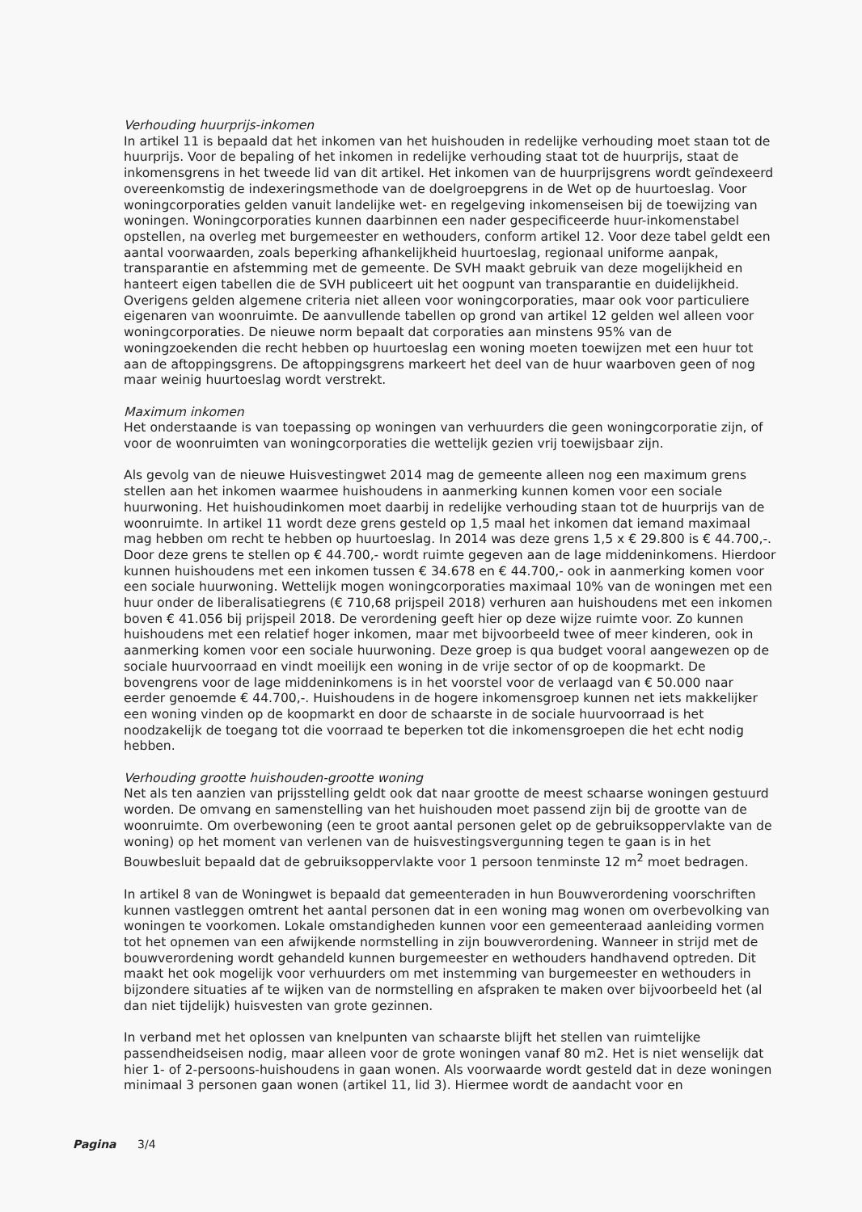Verhouding huurprijs-inkomen
In artikel 11 is bepaald dat het inkomen van het huishouden in redelijke verhouding moet staan tot de huurprijs. Voor de bepaling of het inkomen in redelijke verhouding staat tot de huurprijs, staat de inkomensgrens in het tweede lid van dit artikel. Het inkomen van de huurprijsgrens wordt geïndexeerd overeenkomstig de indexeringsmethode van de doelgroepgrens in de Wet op de huurtoeslag. Voor woningcorporaties gelden vanuit landelijke wet- en regelgeving inkomenseisen bij de toewijzing van woningen. Woningcorporaties kunnen daarbinnen een nader gespecificeerde huur-inkomenstabel opstellen, na overleg met burgemeester en wethouders, conform artikel 12. Voor deze tabel geldt een aantal voorwaarden, zoals beperking afhankelijkheid huurtoeslag, regionaal uniforme aanpak, transparantie en afstemming met de gemeente. De SVH maakt gebruik van deze mogelijkheid en hanteert eigen tabellen die de SVH publiceert uit het oogpunt van transparantie en duidelijkheid. Overigens gelden algemene criteria niet alleen voor woningcorporaties, maar ook voor particuliere eigenaren van woonruimte. De aanvullende tabellen op grond van artikel 12 gelden wel alleen voor woningcorporaties. De nieuwe norm bepaalt dat corporaties aan minstens 95% van de woningzoekenden die recht hebben op huurtoeslag een woning moeten toewijzen met een huur tot aan de aftoppingsgrens. De aftoppingsgrens markeert het deel van de huur waarboven geen of nog maar weinig huurtoeslag wordt verstrekt.
Maximum inkomen
Het onderstaande is van toepassing op woningen van verhuurders die geen woningcorporatie zijn, of voor de woonruimten van woningcorporaties die wettelijk gezien vrij toewijsbaar zijn.
Als gevolg van de nieuwe Huisvestingwet 2014 mag de gemeente alleen nog een maximum grens stellen aan het inkomen waarmee huishoudens in aanmerking kunnen komen voor een sociale huurwoning. Het huishoudinkomen moet daarbij in redelijke verhouding staan tot de huurprijs van de woonruimte. In artikel 11 wordt deze grens gesteld op 1,5 maal het inkomen dat iemand maximaal mag hebben om recht te hebben op huurtoeslag. In 2014 was deze grens 1,5 x € 29.800 is € 44.700,-. Door deze grens te stellen op € 44.700,- wordt ruimte gegeven aan de lage middeninkomens. Hierdoor kunnen huishoudens met een inkomen tussen € 34.678 en € 44.700,- ook in aanmerking komen voor een sociale huurwoning. Wettelijk mogen woningcorporaties maximaal 10% van de woningen met een huur onder de liberalisatiegrens (€ 710,68 prijspeil 2018) verhuren aan huishoudens met een inkomen boven € 41.056 bij prijspeil 2018. De verordening geeft hier op deze wijze ruimte voor. Zo kunnen huishoudens met een relatief hoger inkomen, maar met bijvoorbeeld twee of meer kinderen, ook in aanmerking komen voor een sociale huurwoning. Deze groep is qua budget vooral aangewezen op de sociale huurvoorraad en vindt moeilijk een woning in de vrije sector of op de koopmarkt. De bovengrens voor de lage middeninkomens is in het voorstel voor de verlaagd van € 50.000 naar eerder genoemde € 44.700,-. Huishoudens in de hogere inkomensgroep kunnen net iets makkelijker een woning vinden op de koopmarkt en door de schaarste in de sociale huurvoorraad is het noodzakelijk de toegang tot die voorraad te beperken tot die inkomensgroepen die het echt nodig hebben.
Verhouding grootte huishouden-grootte woning
Net als ten aanzien van prijsstelling geldt ook dat naar grootte de meest schaarse woningen gestuurd worden. De omvang en samenstelling van het huishouden moet passend zijn bij de grootte van de woonruimte. Om overbewoning (een te groot aantal personen gelet op de gebruiksoppervlakte van de woning) op het moment van verlenen van de huisvestingsvergunning tegen te gaan is in het Bouwbesluit bepaald dat de gebruiksoppervlakte voor 1 persoon tenminste 12 m<sup>2</sup> moet bedragen.
In artikel 8 van de Woningwet is bepaald dat gemeenteraden in hun Bouwverordening voorschriften kunnen vastleggen omtrent het aantal personen dat in een woning mag wonen om overbevolking van woningen te voorkomen. Lokale omstandigheden kunnen voor een gemeenteraad aanleiding vormen tot het opnemen van een afwijkende normstelling in zijn bouwverordening. Wanneer in strijd met de bouwverordening wordt gehandeld kunnen burgemeester en wethouders handhavend optreden. Dit maakt het ook mogelijk voor verhuurders om met instemming van burgemeester en wethouders in bijzondere situaties af te wijken van de normstelling en afspraken te maken over bijvoorbeeld het (al dan niet tijdelijk) huisvesten van grote gezinnen.
In verband met het oplossen van knelpunten van schaarste blijft het stellen van ruimtelijke passendheidseisen nodig, maar alleen voor de grote woningen vanaf 80 m2. Het is niet wenselijk dat hier 1- of 2-persoons-huishoudens in gaan wonen. Als voorwaarde wordt gesteld dat in deze woningen minimaal 3 personen gaan wonen (artikel 11, lid 3). Hiermee wordt de aandacht voor en
Pagina 3/4